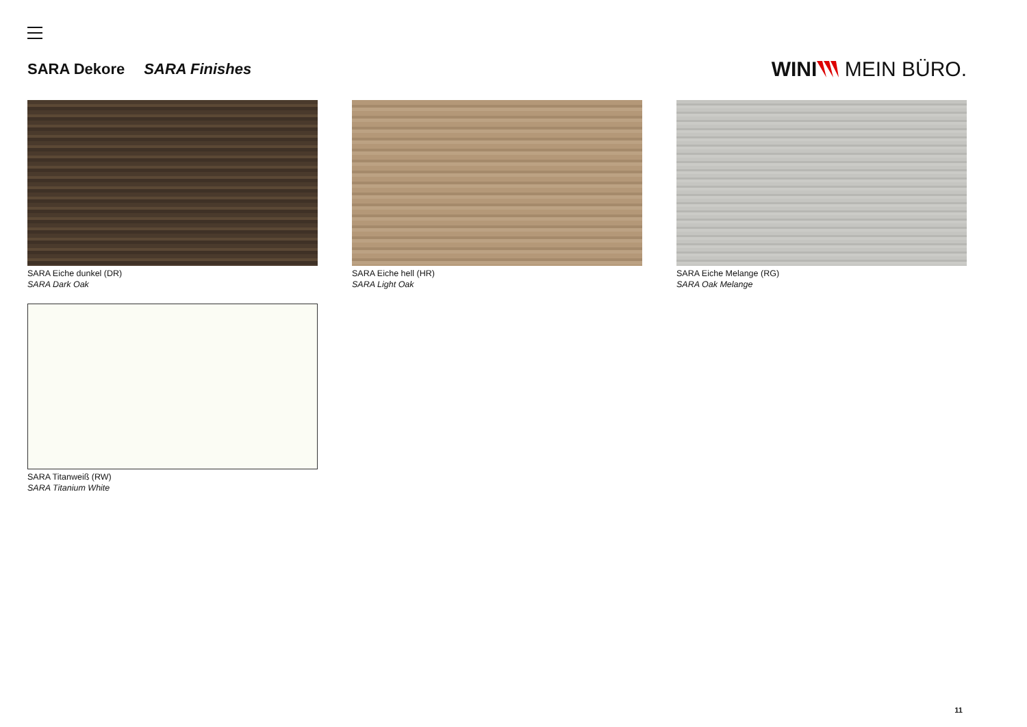SARA Dekore SARA Finishes
WINI MEIN BÜRO.
SARA Eiche dunkel (DR)
SARA Dark Oak
SARA Eiche hell (HR)
SARA Light Oak
SARA Eiche Melange (RG)
SARA Oak Melange
SARA Titanweiß (RW)
SARA Titanium White
11